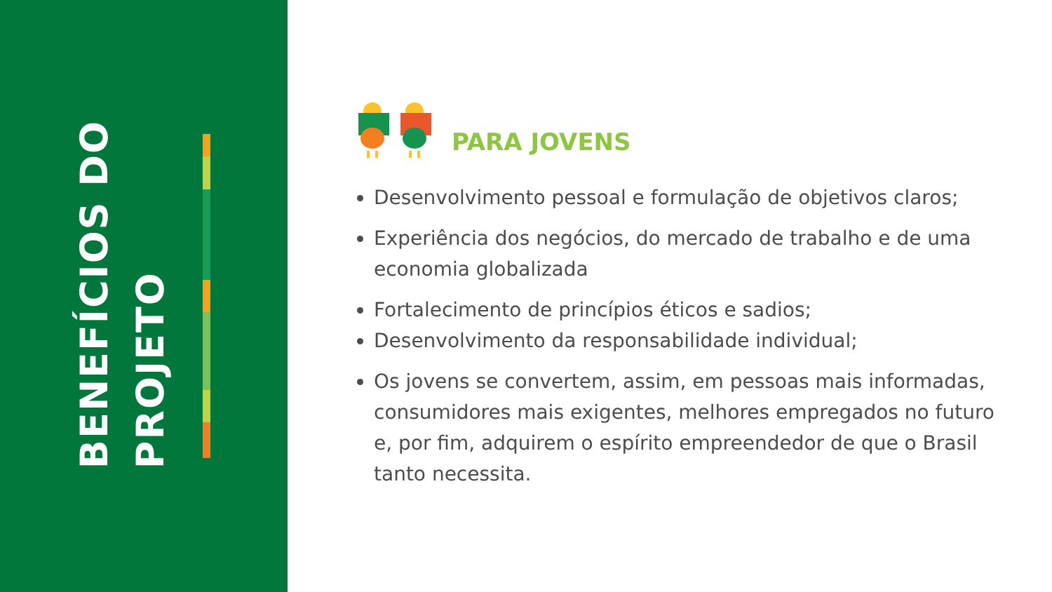BENEFÍCIOS DO
PROJETO
PARA JOVENS
Desenvolvimento pessoal e formulação de objetivos claros;
Experiência dos negócios, do mercado de trabalho e de uma economia globalizada
Fortalecimento de princípios éticos e sadios;
Desenvolvimento da responsabilidade individual;
Os jovens se convertem, assim, em pessoas mais informadas, consumidores mais exigentes, melhores empregados no futuro e, por fim, adquirem o espírito empreendedor de que o Brasil tanto necessita.